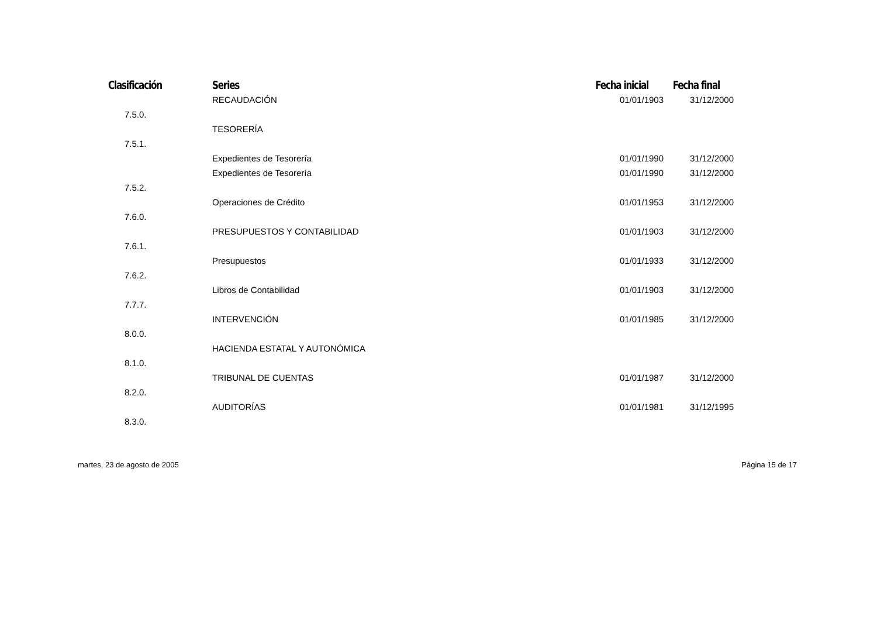| Clasificación | Series | Fecha inicial | Fecha final |
| --- | --- | --- | --- |
| | RECAUDACIÓN | 01/01/1903 | 31/12/2000 |
| 7.5.0. | | | |
| | TESORERÍA | | |
| 7.5.1. | | | |
| | Expedientes de Tesorería | 01/01/1990 | 31/12/2000 |
| | Expedientes de Tesorería | 01/01/1990 | 31/12/2000 |
| 7.5.2. | | | |
| | Operaciones de Crédito | 01/01/1953 | 31/12/2000 |
| 7.6.0. | | | |
| | PRESUPUESTOS Y CONTABILIDAD | 01/01/1903 | 31/12/2000 |
| 7.6.1. | | | |
| | Presupuestos | 01/01/1933 | 31/12/2000 |
| 7.6.2. | | | |
| | Libros de Contabilidad | 01/01/1903 | 31/12/2000 |
| 7.7.7. | | | |
| | INTERVENCIÓN | 01/01/1985 | 31/12/2000 |
| 8.0.0. | | | |
| | HACIENDA ESTATAL Y AUTONÓMICA | | |
| 8.1.0. | | | |
| | TRIBUNAL DE CUENTAS | 01/01/1987 | 31/12/2000 |
| 8.2.0. | | | |
| | AUDITORÍAS | 01/01/1981 | 31/12/1995 |
| 8.3.0. | | | |
martes, 23 de agosto de 2005 Página 15 de 17